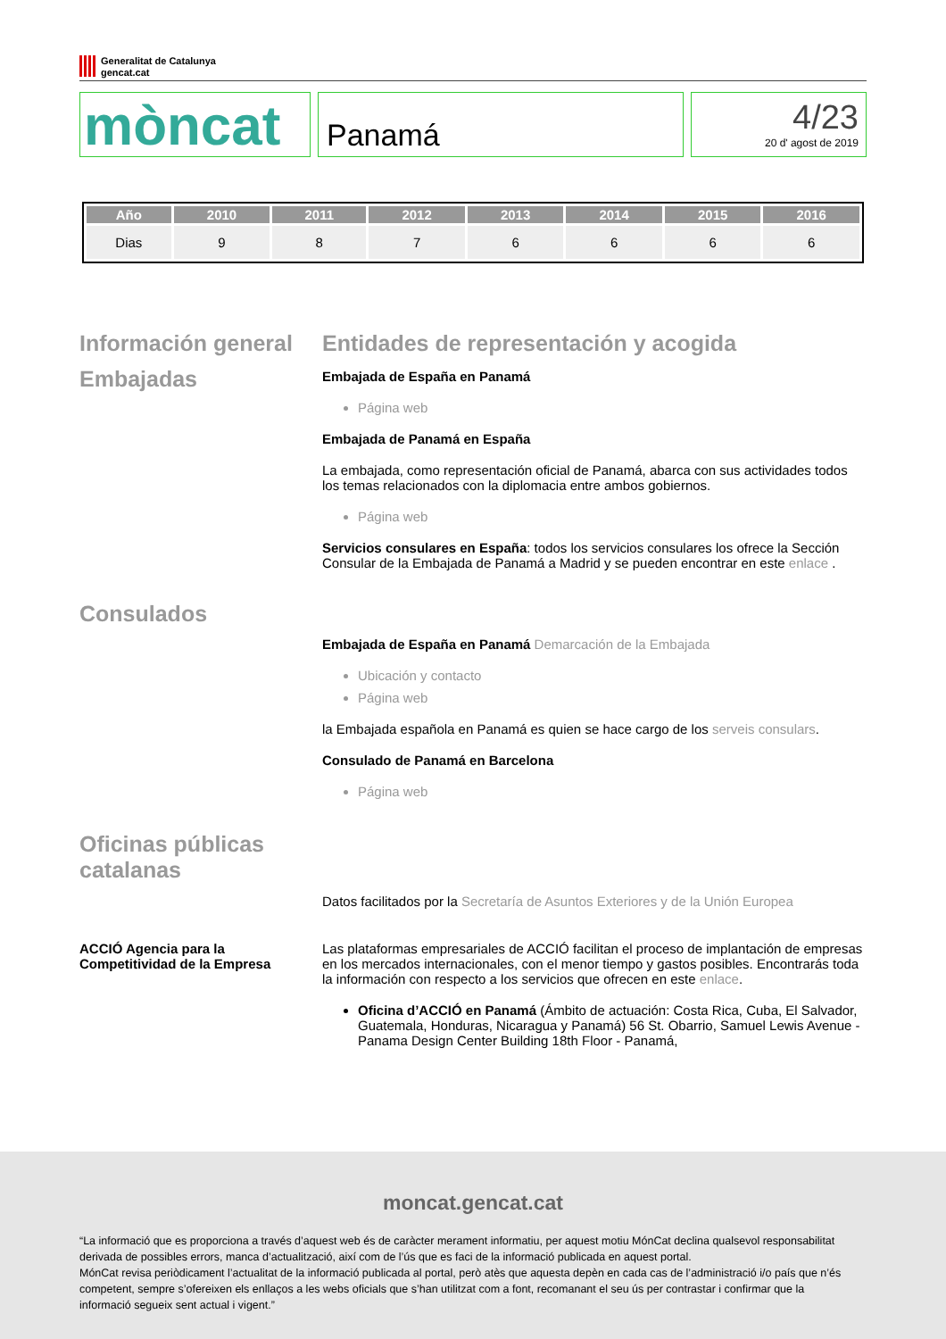Generalitat de Catalunya
gencat.cat
mòncat
Panamá
4/23
20 d' agost de 2019
| Año | 2010 | 2011 | 2012 | 2013 | 2014 | 2015 | 2016 |
| --- | --- | --- | --- | --- | --- | --- | --- |
| Dias | 9 | 8 | 7 | 6 | 6 | 6 | 6 |
Información general
Embajadas
Entidades de representación y acogida
Embajada de España en Panamá
Página web
Embajada de Panamá en España
La embajada, como representación oficial de Panamá, abarca con sus actividades todos los temas relacionados con la diplomacia entre ambos gobiernos.
Página web
Servicios consulares en España: todos los servicios consulares los ofrece la Sección Consular de la Embajada de Panamá a Madrid y se pueden encontrar en este enlace .
Consulados
Embajada de España en Panamá Demarcación de la Embajada
Ubicación y contacto
Página web
la Embajada española en Panamá es quien se hace cargo de los serveis consulars.
Consulado de Panamá en Barcelona
Página web
Oficinas públicas catalanas
Datos facilitados por la Secretaría de Asuntos Exteriores y de la Unión Europea
ACCIÓ Agencia para la Competitividad de la Empresa
Las plataformas empresariales de ACCIÓ facilitan el proceso de implantación de empresas en los mercados internacionales, con el menor tiempo y gastos posibles. Encontrarás toda la información con respecto a los servicios que ofrecen en este enlace.
Oficina d’ACCIÓ en Panamá (Ámbito de actuación: Costa Rica, Cuba, El Salvador, Guatemala, Honduras, Nicaragua y Panamá) 56 St. Obarrio, Samuel Lewis Avenue - Panama Design Center Building 18th Floor - Panamá,
moncat.gencat.cat
“La informació que es proporciona a través d’aquest web és de caràcter merament informatiu, per aquest motiu MónCat declina qualsevol responsabilitat derivada de possibles errors, manca d’actualització, així com de l’ús que es faci de la informació publicada en aquest portal.
MónCat revisa periòdicament l’actualitat de la informació publicada al portal, però atès que aquesta depèn en cada cas de l’administració i/o país que n’és competent, sempre s’ofereixen els enllaços a les webs oficials que s’han utilitzat com a font, recomanant el seu ús per contrastar i confirmar que la informació segueix sent actual i vigent.”